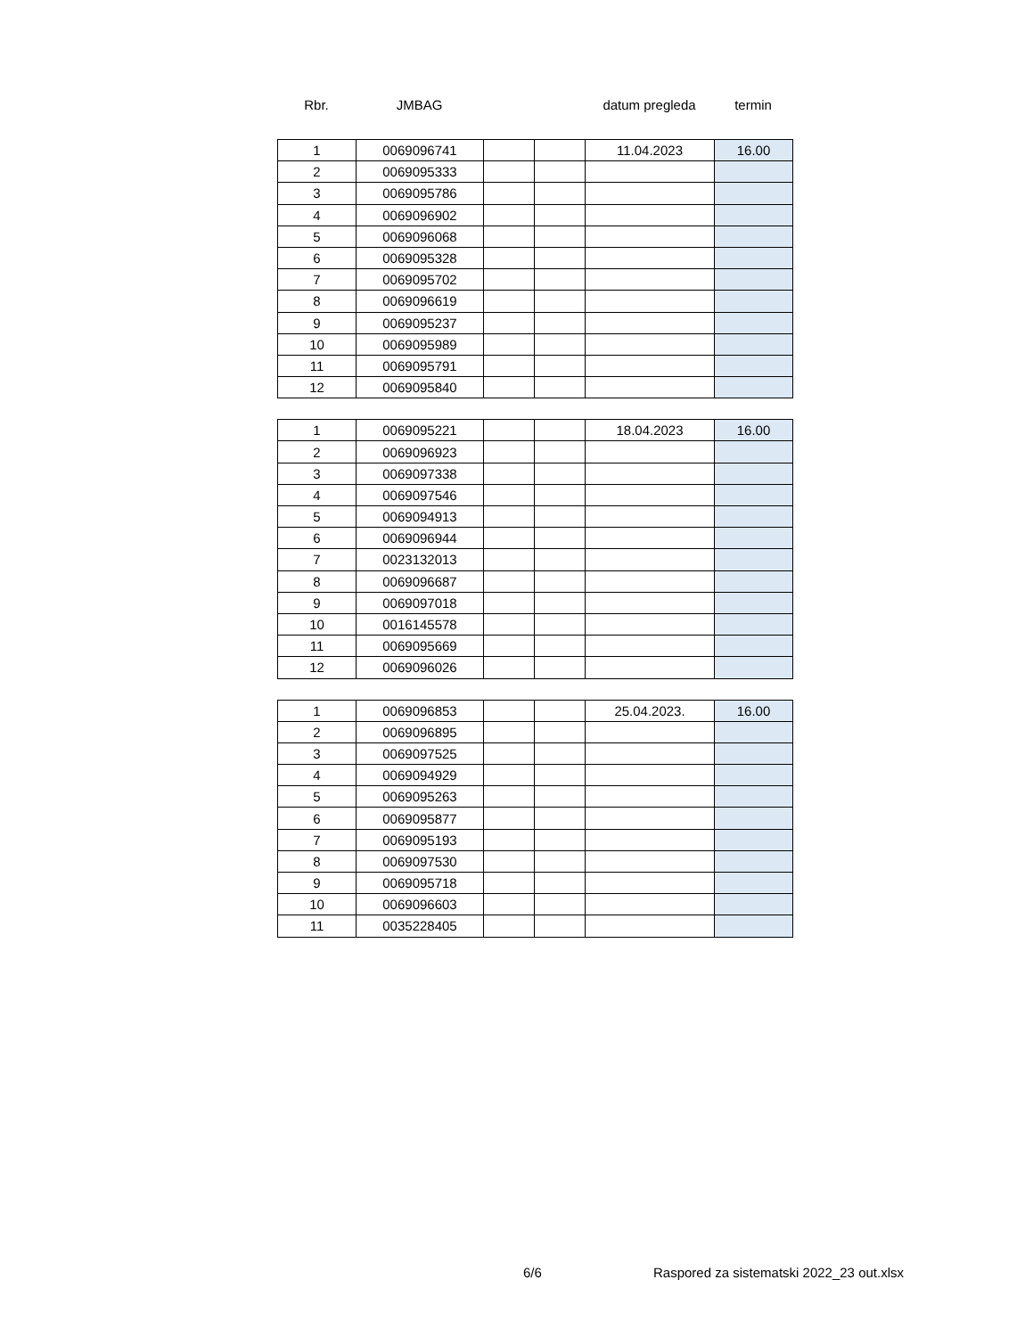| Rbr. | JMBAG | | | datum pregleda | termin |
| 1 | 0069096741 | | | 11.04.2023 | 16.00 |
| 2 | 0069095333 | | | | |
| 3 | 0069095786 | | | | |
| 4 | 0069096902 | | | | |
| 5 | 0069096068 | | | | |
| 6 | 0069095328 | | | | |
| 7 | 0069095702 | | | | |
| 8 | 0069096619 | | | | |
| 9 | 0069095237 | | | | |
| 10 | 0069095989 | | | | |
| 11 | 0069095791 | | | | |
| 12 | 0069095840 | | | | |
| 1 | 0069095221 | | | 18.04.2023 | 16.00 |
| 2 | 0069096923 | | | | |
| 3 | 0069097338 | | | | |
| 4 | 0069097546 | | | | |
| 5 | 0069094913 | | | | |
| 6 | 0069096944 | | | | |
| 7 | 0023132013 | | | | |
| 8 | 0069096687 | | | | |
| 9 | 0069097018 | | | | |
| 10 | 0016145578 | | | | |
| 11 | 0069095669 | | | | |
| 12 | 0069096026 | | | | |
| 1 | 0069096853 | | | 25.04.2023. | 16.00 |
| 2 | 0069096895 | | | | |
| 3 | 0069097525 | | | | |
| 4 | 0069094929 | | | | |
| 5 | 0069095263 | | | | |
| 6 | 0069095877 | | | | |
| 7 | 0069095193 | | | | |
| 8 | 0069097530 | | | | |
| 9 | 0069095718 | | | | |
| 10 | 0069096603 | | | | |
| 11 | 0035228405 | | | | |
6/6 Raspored za sistematski 2022_23 out.xlsx